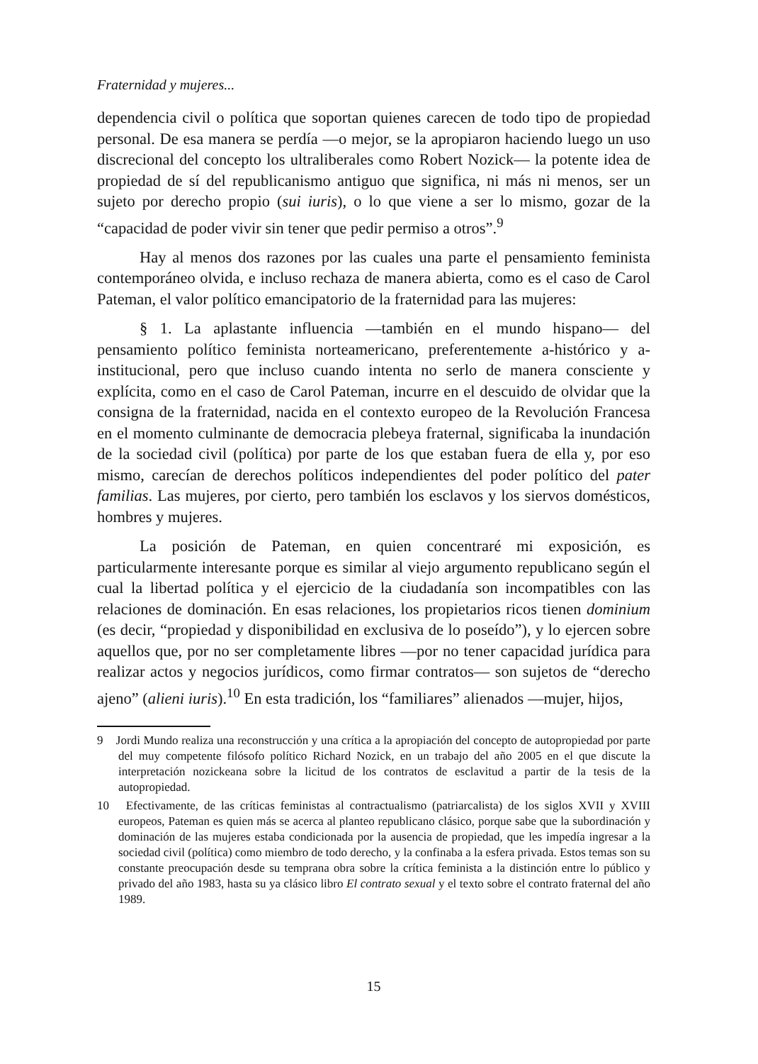Fraternidad y mujeres...
dependencia civil o política que soportan quienes carecen de todo tipo de propiedad personal. De esa manera se perdía —o mejor, se la apropiaron haciendo luego un uso discrecional del concepto los ultraliberales como Robert Nozick— la potente idea de propiedad de sí del republicanismo antiguo que significa, ni más ni menos, ser un sujeto por derecho propio (sui iuris), o lo que viene a ser lo mismo, gozar de la “capacidad de poder vivir sin tener que pedir permiso a otros”.<sup>9</sup>
Hay al menos dos razones por las cuales una parte el pensamiento feminista contemporáneo olvida, e incluso rechaza de manera abierta, como es el caso de Carol Pateman, el valor político emancipatorio de la fraternidad para las mujeres:
§ 1. La aplastante influencia —también en el mundo hispano— del pensamiento político feminista norteamericano, preferentemente a-histórico y a-institucional, pero que incluso cuando intenta no serlo de manera consciente y explícita, como en el caso de Carol Pateman, incurre en el descuido de olvidar que la consigna de la fraternidad, nacida en el contexto europeo de la Revolución Francesa en el momento culminante de democracia plebeya fraternal, significaba la inundación de la sociedad civil (política) por parte de los que estaban fuera de ella y, por eso mismo, carecían de derechos políticos independientes del poder político del pater familias. Las mujeres, por cierto, pero también los esclavos y los siervos domésticos, hombres y mujeres.
La posición de Pateman, en quien concentraré mi exposición, es particularmente interesante porque es similar al viejo argumento republicano según el cual la libertad política y el ejercicio de la ciudadanía son incompatibles con las relaciones de dominación. En esas relaciones, los propietarios ricos tienen dominium (es decir, “propiedad y disponibilidad en exclusiva de lo poseído”), y lo ejercen sobre aquellos que, por no ser completamente libres —por no tener capacidad jurídica para realizar actos y negocios jurídicos, como firmar contratos— son sujetos de “derecho ajeno” (alieni iuris).<sup>10</sup> En esta tradición, los “familiares” alienados —mujer, hijos,
9 Jordi Mundo realiza una reconstrucción y una crítica a la apropiación del concepto de autopropiedad por parte del muy competente filósofo político Richard Nozick, en un trabajo del año 2005 en el que discute la interpretación nozickeana sobre la licitud de los contratos de esclavitud a partir de la tesis de la autopropiedad.
10 Efectivamente, de las críticas feministas al contractualismo (patriarcalista) de los siglos XVII y XVIII europeos, Pateman es quien más se acerca al planteo republicano clásico, porque sabe que la subordinación y dominación de las mujeres estaba condicionada por la ausencia de propiedad, que les impedía ingresar a la sociedad civil (política) como miembro de todo derecho, y la confinaba a la esfera privada. Estos temas son su constante preocupación desde su temprana obra sobre la crítica feminista a la distinción entre lo público y privado del año 1983, hasta su ya clásico libro El contrato sexual y el texto sobre el contrato fraternal del año 1989.
15